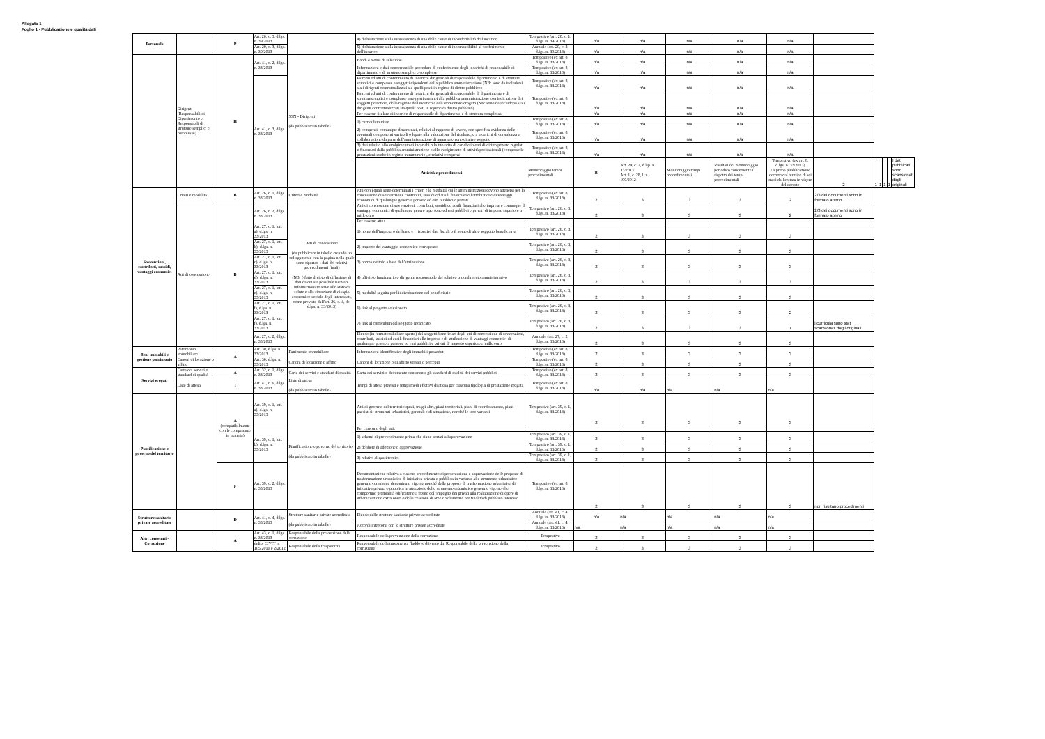Allegato 1
Foglio 1 - Pubblicazione e qualità dati
| Personale | | P | Art. 20, c. 3, d.lgs. n. 39/2013 | | 4) dichiarazione sulla insussistenza di una delle cause di inconferibilità dell'incarico | Tempestivo (art. 20, c. 1, d.lgs. n. 39/2013) | n/a | n/a | n/a | n/a | n/a | | | | | | |
| | | | Art. 20, c. 3, d.lgs. n. 39/2013 | | 5) dichiarazione sulla insussistenza di una delle cause di incompatibilità al conferimento dell'incarico | Annuale (art. 20, c. 2, d.lgs. n. 39/2013) | n/a | n/a | n/a | n/a | n/a | | | | | | |
| | Dirigenti (Responsabili di Dipartimento e Responsabili di strutture semplici e complesse) | H | Art. 41, c. 2, d.lgs. n. 33/2013 | SSN - Dirigenti (da pubblicare in tabelle) | Bandi e avvisi di selezione | Tempestivo (ex art. 8, d.lgs. n. 33/2013) | n/a | n/a | n/a | n/a | n/a | | | | | | |
| | | | | | Informazioni e dati concernenti le procedure di conferimento degli incarichi di responsabile di dipartimento e di strutture semplici e complesse | Tempestivo (ex art. 8, d.lgs. n. 33/2013) | n/a | n/a | n/a | n/a | n/a | | | | | | |
| | | | Art. 41, c. 3, d.lgs. n. 33/2013 | | Estremi ed atti di conferimento di incarichi dirigenziali di responsabile dipartimento e di strutture semplici e complesse a soggetti dipendenti della pubblica amministrazione (NB: sono da includersi sia i dirigenti contrattualizzati sia quelli posti in regime di diritto pubblico) | Tempestivo (ex art. 8, d.lgs. n. 33/2013) | n/a | n/a | n/a | n/a | n/a | | | | | | |
| | | | | | Estremi ed atti di conferimento di incarichi dirigenziali di responsabile di dipartimento e di strutturesemplici e complesse a soggetti estranei alla pubblica amministrazione con indicazione dei soggetti percettori, della ragione dell'incarico e dell'ammontare erogato (NB: sono da includersi sia i dirigenti contrattualizzati sia quelli posti in regime di diritto pubblico) | Tempestivo (ex art. 8, d.lgs. n. 33/2013) | n/a | n/a | n/a | n/a | n/a | | | | | | |
| | | | | | Per ciascun titolare di incarico di responsabile di dipartimento e di struttura complessa: | | n/a | n/a | n/a | n/a | n/a | | | | | | |
| | | | | | 1) curriculum vitae | Tempestivo (ex art. 8, d.lgs. n. 33/2013) | n/a | n/a | n/a | n/a | n/a | | | | | | |
| | | | | | 2) compensi, comunque denominati, relativi al rapporto di lavoro, con specifica evidenza delle eventuali componenti variabili o legate alla valutazione del risultato, e a incarichi di consulenza e collaborazione da parte dell'amministrazione di appartenenza o di altro soggetto | Tempestivo (ex art. 8, d.lgs. n. 33/2013) | n/a | n/a | n/a | n/a | n/a | | | | | | |
| | | | | | 3) dati relativi allo svolgimento di incarichi o la titolarità di cariche in enti di diritto privato regolati o finanziati dalla pubblica amministrazione o allo svolgimento di attività professionali (comprese le prestazioni svolte in regime intramurario), e relativi compensi | Tempestivo (ex art. 8, d.lgs. n. 33/2013) | n/a | n/a | n/a | n/a | n/a | | | | | | |
| | | | | | Attività e procedimenti | Monitoraggio tempi procedimentali | B | Art. 24, c. 2, d.lgs. n. 33/2013 Art. 1, c. 28, l. n. 190/2012 | Monitoraggio tempi procedimentali | Risultati del monitoraggio periodico concernente il rispetto dei tempi procedimentali | Tempestivo (ex art. 8, d.lgs. n. 33/2013) La prima pubblicazione decorre dal termine di sei mesi dall'entrata in vigore del decreto | 2 | 1 | 1 | 1 | 1 | I dati pubblicati sono scansionati dagli originali |
| Sovvenzioni, contributi, sussidi, vantaggi economici | Criteri e modalità | B | Art. 26, c. 1, d.lgs. n. 33/2013 | Criteri e modalità | Atti con i quali sono determinati i criteri e le modalità cui le amministrazioni devono attenersi per la concessione di sovvenzioni, contributi, sussidi ed ausili finanziari e l'attribuzione di vantaggi economici di qualunque genere a persone ed enti pubblici e privati | Tempestivo (ex art. 8, d.lgs. n. 33/2013) | 2 | 3 | 3 | 3 | 2 | 2/3 dei documenti sono in formato aperto | | | | | |
| | Atti di concessione | B | Art. 26, c. 2, d.lgs. n. 33/2013 | Atti di concessione (da pubblicare in tabelle creando un collegamento con la pagina nella quale sono riportati i dati dei relativi provvedimenti finali) (NB: è fatto divieto di diffusione di dati da cui sia possibile ricavare informazioni relative allo stato di salute e alla situazione di disagio economico-sociale degli interessati, come previsto dall'art. 26, c. 4, del d.lgs. n. 33/2013) | Atti di concessione di sovvenzioni, contributi, sussidi ed ausili finanziari alle imprese e comunque di vantaggi economici di qualunque genere a persone ed enti pubblici e privati di importo superiore a mille euro | Tempestivo (art. 26, c. 3, d.lgs. n. 33/2013) | 2 | 3 | 3 | 3 | 2 | 2/3 dei documenti sono in formato aperto | | | | | |
| | | | | | Per ciascun atto: | | | | | | | | | | | | |
| | | | Art. 27, c. 1, lett. a), d.lgs. n. 33/2013 | | 1) nome dell'impresa o dell'ente e i rispettivi dati fiscali o il nome di altro soggetto beneficiario | Tempestivo (art. 26, c. 3, d.lgs. n. 33/2013) | 2 | 3 | 3 | 3 | 3 | | | | | | |
| | | | Art. 27, c. 1, lett. b), d.lgs. n. 33/2013 | | 2) importo del vantaggio economico corrisposto | Tempestivo (art. 26, c. 3, d.lgs. n. 33/2013) | 2 | 3 | 3 | 3 | 3 | | | | | | |
| | | | Art. 27, c. 1, lett. c), d.lgs. n. 33/2013 | | 3) norma o titolo a base dell'attribuzione | Tempestivo (art. 26, c. 3, d.lgs. n. 33/2013) | 2 | 3 | 3 | 3 | 3 | | | | | | |
| | | | Art. 27, c. 1, lett. d), d.lgs. n. 33/2013 | | 4) ufficio e funzionario o dirigente responsabile del relativo procedimento amministrativo | Tempestivo (art. 26, c. 3, d.lgs. n. 33/2013) | 2 | 3 | 3 | 3 | 3 | | | | | | |
| | | | Art. 27, c. 1, lett. e), d.lgs. n. 33/2013 | | 5) modalità seguita per l'individuazione del beneficiario | Tempestivo (art. 26, c. 3, d.lgs. n. 33/2013) | 2 | 3 | 3 | 3 | 3 | | | | | | |
| | | | Art. 27, c. 1, lett. f), d.lgs. n. 33/2013 | | 6) link al progetto selezionato | Tempestivo (art. 26, c. 3, d.lgs. n. 33/2013) | 2 | 3 | 3 | 3 | 2 | | | | | | |
| | | | Art. 27, c. 1, lett. f), d.lgs. n. 33/2013 | | 7) link al curriculum del soggetto incaricato | Tempestivo (art. 26, c. 3, d.lgs. n. 33/2013) | 2 | 3 | 3 | 3 | 1 | i curricula sono stati scansionati dagli originali | | | | | |
| | | | Art. 27, c. 2, d.lgs. n. 33/2013 | | Elenco (in formato tabellare aperto) dei soggetti beneficiari degli atti di concessione di sovvenzioni, contributi, sussidi ed ausili finanziari alle imprese e di attribuzione di vantaggi economici di qualunque genere a persone ed enti pubblici e privati di importo superiore a mille euro | Annuale (art. 27, c. 2, d.lgs. n. 33/2013) | 2 | 3 | 3 | 3 | 3 | | | | | | |
| Beni immobili e gestione patrimonio | Patrimonio immobiliare | A | Art. 30, d.lgs. n. 33/2013 | Patrimonio immobiliare | Informazioni identificative degli immobili posseduti | Tempestivo (ex art. 8, d.lgs. n. 33/2013) | 2 | 3 | 3 | 3 | 3 | | | | | | |
| | Canoni di locazione o affitto | | Art. 30, d.lgs. n. 33/2013 | Canoni di locazione o affitto | Canoni di locazione o di affitto versati o percepiti | Tempestivo (ex art. 8, d.lgs. n. 33/2013) | 2 | 3 | 3 | 3 | 3 | | | | | | |
| Servizi erogati | Carta dei servizi e standard di qualità | A | Art. 32, c. 1, d.lgs. n. 33/2013 | Carta dei servizi e standard di qualità | Carta dei servizi o documento contenente gli standard di qualità dei servizi pubblici | Tempestivo (ex art. 8, d.lgs. n. 33/2013) | 2 | 3 | 3 | 3 | 3 | | | | | | |
| | Liste di attesa | I | Art. 41, c. 6, d.lgs. n. 33/2013 | Liste di attesa (da pubblicare in tabelle) | Tempi di attesa previsti e tempi medi effettivi di attesa per ciascuna tipologia di prestazione erogata | Tempestivo (ex art. 8, d.lgs. n. 33/2013) | n/a | n/a | n/a | n/a | n/a | | | | | | |
| Pianificazione e governo del territorio | | A (compatibilmente con le competenze in materia) | Art. 39, c. 1, lett. a), d.lgs. n. 33/2013 | Pianificazione e governo del territorio (da pubblicare in tabelle) | Atti di governo del territorio quali, tra gli altri, piani territoriali, piani di coordinamento, piani paesistici, strumenti urbanistici, generali e di attuazione, nonché le loro varianti | Tempestivo (art. 39, c. 1, d.lgs. n. 33/2013) | 2 | 3 | 3 | 3 | 3 | | | | | | |
| | | | Art. 39, c. 1, lett. b), d.lgs. n. 33/2013 | | Per ciascuno degli atti: | | | | | | | | | | | | |
| | | | | | 1) schemi di provvedimento prima che siano portati all'approvazione | Tempestivo (art. 39, c. 1, d.lgs. n. 33/2013) | 2 | 3 | 3 | 3 | 3 | | | | | | |
| | | | | | 2) delibere di adozione o approvazione | Tempestivo (art. 39, c. 1, d.lgs. n. 33/2013) | 2 | 3 | 3 | 3 | 3 | | | | | | |
| | | | | | 3) relativi allegati tecnici | Tempestivo (art. 39, c. 1, d.lgs. n. 33/2013) | 2 | 3 | 3 | 3 | 3 | | | | | | |
| | | F | Art. 39, c. 2, d.lgs. n. 33/2013 | | Documentazione relativa a ciascun procedimento di presentazione e approvazione delle proposte di trasformazione urbanistica di iniziativa privata o pubblica in variante allo strumento urbanistico generale comunque denominato vigente nonché delle proposte di trasformazione urbanistica di iniziativa privata o pubblica in attuazione dello strumento urbanistico generale vigente che comportino premialità edificatorie a fronte dell'impegno dei privati alla realizzazione di opere di urbanizzazione extra oneri o della cessione di aree o volumetrie per finalità di pubblico interesse | Tempestivo (ex art. 8, d.lgs. n. 33/2013) | 2 | 3 | 3 | 3 | 3 | non risultano procedimenti | | | | | |
| Strutture sanitarie private accreditate | | D | Art. 41, c. 4, d.lgs. n. 33/2013 | Strutture sanitarie private accreditate (da pubblicare in tabelle) | Elenco delle strutture sanitarie private accreditate | Annuale (art. 41, c. 4, d.lgs. n. 33/2013) | n/a | n/a | n/a | n/a | n/a | | | | | | |
| | | | | | Accordi intercorsi con le strutture private accreditate | Annuale (art. 41, c. 4, d.lgs. n. 33/2013) | n/a | n/a | n/a | n/a | n/a | | | | | | |
| Altri contenuti - Corruzione | | A | Art. 43, c. 1, d.lgs. n. 33/2013 | Responsabile della prevenzione della corruzione | Responsabile della prevenzione della corruzione | Tempestivo | 2 | 3 | 3 | 3 | 3 | | | | | | |
| | | | delib. CiVIT n. 105/2010 e 2/2012 | Responsabile della trasparenza | Responsabile della trasparenza (laddove diiverso dal Responsabile della prevenzione della corruzione) | Tempestivo | 2 | 3 | 3 | 3 | 3 | | | | | | |